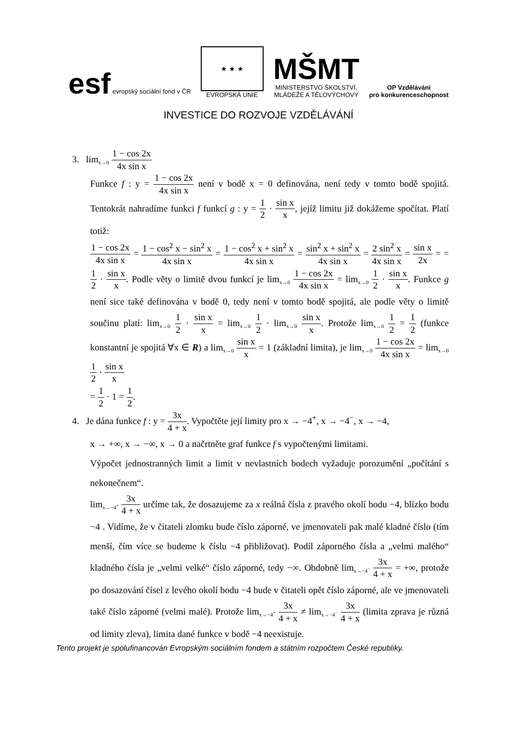esf evropský sociální fond v ČR
★ ★ ★
EVROPSKÁ UNIE
MŠMT
MINISTERSTVO ŠKOLSTVÍ,
MLÁDEŽE A TĚLOVÝCHOVY
OP Vzdělávání
pro konkurenceschopnost
INVESTICE DO ROZVOJE VZDĚLÁVÁNÍ
3. lim<sub>x→0</sub> 1 − cos 2x 4x sin x
Funkce f : y = 1 − cos 2x 4x sin x není v bodě x = 0 definována, není tedy v tomto bodě spojitá. Tentokrát nahradíme funkci f funkcí g : y = 1 2 · sin x x, jejíž limitu již dokážeme spočítat. Platí totiž:
1 − cos 2x 4x sin x = 1 − cos<sup>2</sup> x − sin<sup>2</sup> x 4x sin x = 1 − cos<sup>2</sup> x + sin<sup>2</sup> x 4x sin x = sin<sup>2</sup> x + sin<sup>2</sup> x 4x sin x = 2 sin<sup>2</sup> x 4x sin x = sin x 2x = = 1 2 · sin x x. Podle věty o limitě dvou funkcí je lim<sub>x→0</sub> 1 − cos 2x 4x sin x = lim<sub>x→0</sub> 1 2 · sin x x. Funkce g není sice také definována v bodě 0, tedy není v tomto bodě spojitá, ale podle věty o limitě součinu platí: lim<sub>x→0</sub> 1 2 · sin x x = lim<sub>x→0</sub> 1 2 · lim<sub>x→0</sub> sin x x. Protože lim<sub>x→0</sub> 1 2 = 1 2 (funkce konstantní je spojitá ∀x ∈ R) a lim<sub>x→0</sub> sin x x = 1 (základní limita), je lim<sub>x→0</sub> 1 − cos 2x 4x sin x = lim<sub>x→0</sub> 1 2 · sin x x
= 1 2 · 1 = 1 2.
4. Je dána funkce f : y = 3x 4 + x. Vypočtěte její limity pro x → −4<sup>+</sup>, x → −4<sup>−</sup>, x → −4,
x → +∞, x → −∞, x → 0 a načrtněte graf funkce f s vypočtenými limitami.
Výpočet jednostranných limit a limit v nevlastních bodech vyžaduje porozumění „počítání s nekonečnem“.
lim<sub>x→−4<sup>+</sup></sub> 3x 4 + x určíme tak, že dosazujeme za x reálná čísla z pravého okolí bodu −4, blízko bodu −4 . Vidíme, že v čitateli zlomku bude číslo záporné, ve jmenovateli pak malé kladné číslo (tím menší, čím více se budeme k číslu −4 přibližovat). Podíl záporného čísla a „velmi malého“ kladného čísla je „velmi velké“ číslo záporné, tedy −∞. Obdobně lim<sub>x→−4<sup>−</sup></sub> 3x 4 + x = +∞, protože po dosazování čísel z levého okolí bodu −4 bude v čitateli opět číslo záporné, ale ve jmenovateli také číslo záporné (velmi malé). Protože lim<sub>x→−4<sup>+</sup></sub> 3x 4 + x ≠ lim<sub>x→−4<sup>−</sup></sub> 3x 4 + x (limita zprava je různá od limity zleva), limita dané funkce v bodě −4 neexistuje.
Tento projekt je spolufinancován Evropským sociálním fondem a státním rozpočtem České republiky.